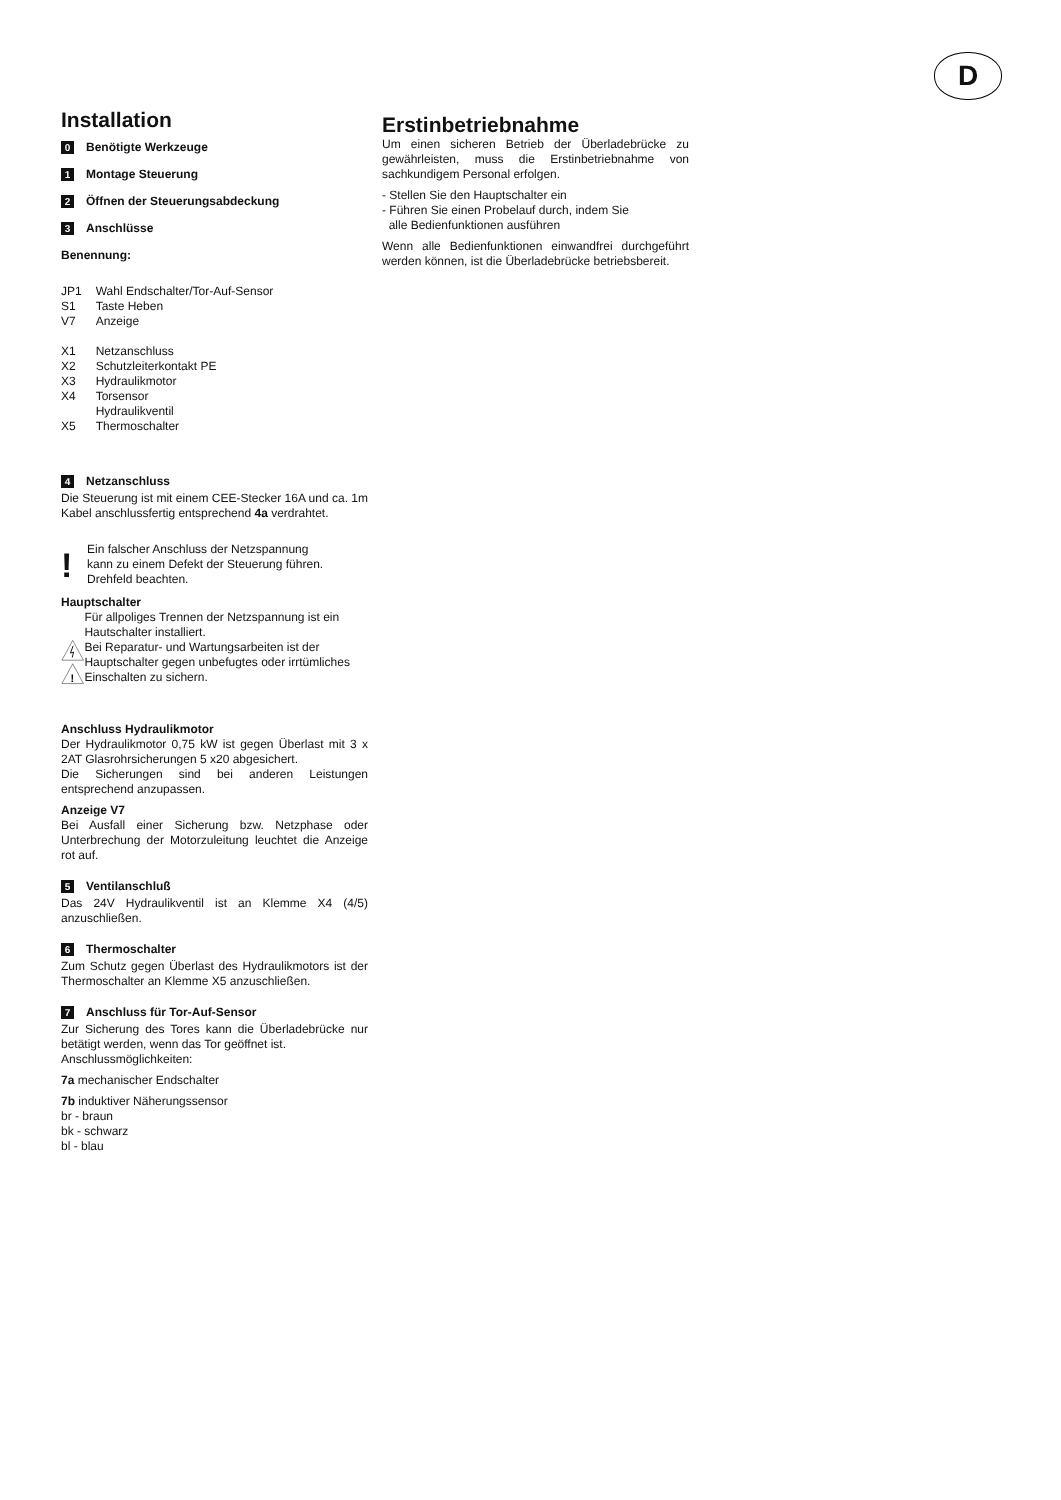D
Installation
0 Benötigte Werkzeuge
1 Montage Steuerung
2 Öffnen der Steuerungsabdeckung
3 Anschlüsse
Benennung:
| JP1 | Wahl Endschalter/Tor-Auf-Sensor |
| S1 | Taste Heben |
| V7 | Anzeige |
| X1 | Netzanschluss |
| X2 | Schutzleiterkontakt PE |
| X3 | Hydraulikmotor |
| X4 | Torsensor Hydraulikventil |
| X5 | Thermoschalter |
4 Netzanschluss
Die Steuerung ist mit einem CEE-Stecker 16A und ca. 1m Kabel anschlussfertig entsprechend 4a verdrahtet.
!
Ein falscher Anschluss der Netzspannung
kann zu einem Defekt der Steuerung führen.
Drehfeld beachten.
Hauptschalter
!
Für allpoliges Trennen der Netzspannung ist ein Hautschalter installiert.
Bei Reparatur- und Wartungsarbeiten ist der Hauptschalter gegen unbefugtes oder irrtümliches Einschalten zu sichern.
Anschluss Hydraulikmotor
Der Hydraulikmotor 0,75 kW ist gegen Überlast mit 3 x 2AT Glasrohrsicherungen 5 x20 abgesichert.
Die Sicherungen sind bei anderen Leistungen entsprechend anzupassen.
Anzeige V7
Bei Ausfall einer Sicherung bzw. Netzphase oder Unterbrechung der Motorzuleitung leuchtet die Anzeige rot auf.
5 Ventilanschluß
Das 24V Hydraulikventil ist an Klemme X4 (4/5) anzuschließen.
6 Thermoschalter
Zum Schutz gegen Überlast des Hydraulikmotors ist der Thermoschalter an Klemme X5 anzuschließen.
7 Anschluss für Tor-Auf-Sensor
Zur Sicherung des Tores kann die Überladebrücke nur betätigt werden, wenn das Tor geöffnet ist.
Anschlussmöglichkeiten:
7a mechanischer Endschalter
7b induktiver Näherungssensor
br - braun
bk - schwarz
bl - blau
Erstinbetriebnahme
Um einen sicheren Betrieb der Überladebrücke zu gewährleisten, muss die Erstinbetriebnahme von sachkundigem Personal erfolgen.
- Stellen Sie den Hauptschalter ein
- Führen Sie einen Probelauf durch, indem Sie
alle Bedienfunktionen ausführen
Wenn alle Bedienfunktionen einwandfrei durchgeführt werden können, ist die Überladebrücke betriebsbereit.